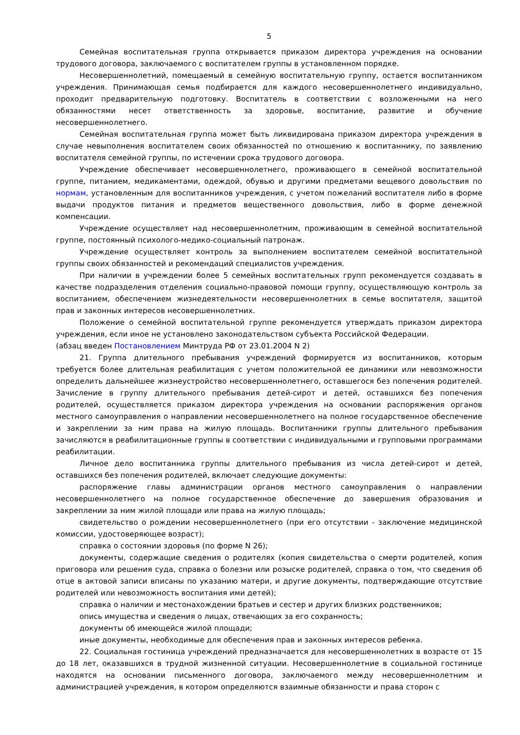5
Семейная воспитательная группа открывается приказом директора учреждения на основании трудового договора, заключаемого с воспитателем группы в установленном порядке.
Несовершеннолетний, помещаемый в семейную воспитательную группу, остается воспитанником учреждения. Принимающая семья подбирается для каждого несовершеннолетнего индивидуально, проходит предварительную подготовку. Воспитатель в соответствии с возложенными на него обязанностями несет ответственность за здоровье, воспитание, развитие и обучение несовершеннолетнего.
Семейная воспитательная группа может быть ликвидирована приказом директора учреждения в случае невыполнения воспитателем своих обязанностей по отношению к воспитаннику, по заявлению воспитателя семейной группы, по истечении срока трудового договора.
Учреждение обеспечивает несовершеннолетнего, проживающего в семейной воспитательной группе, питанием, медикаментами, одеждой, обувью и другими предметами вещевого довольствия по нормам, установленным для воспитанников учреждения, с учетом пожеланий воспитателя либо в форме выдачи продуктов питания и предметов вещественного довольствия, либо в форме денежной компенсации.
Учреждение осуществляет над несовершеннолетним, проживающим в семейной воспитательной группе, постоянный психолого-медико-социальный патронаж.
Учреждение осуществляет контроль за выполнением воспитателем семейной воспитательной группы своих обязанностей и рекомендаций специалистов учреждения.
При наличии в учреждении более 5 семейных воспитательных групп рекомендуется создавать в качестве подразделения отделения социально-правовой помощи группу, осуществляющую контроль за воспитанием, обеспечением жизнедеятельности несовершеннолетних в семье воспитателя, защитой прав и законных интересов несовершеннолетних.
Положение о семейной воспитательной группе рекомендуется утверждать приказом директора учреждения, если иное не установлено законодательством субъекта Российской Федерации.
(абзац введен Постановлением Минтруда РФ от 23.01.2004 N 2)
21. Группа длительного пребывания учреждений формируется из воспитанников, которым требуется более длительная реабилитация с учетом положительной ее динамики или невозможности определить дальнейшее жизнеустройство несовершеннолетнего, оставшегося без попечения родителей. Зачисление в группу длительного пребывания детей-сирот и детей, оставшихся без попечения родителей, осуществляется приказом директора учреждения на основании распоряжения органов местного самоуправления о направлении несовершеннолетнего на полное государственное обеспечение и закреплении за ним права на жилую площадь. Воспитанники группы длительного пребывания зачисляются в реабилитационные группы в соответствии с индивидуальными и групповыми программами реабилитации.
Личное дело воспитанника группы длительного пребывания из числа детей-сирот и детей, оставшихся без попечения родителей, включает следующие документы:
распоряжение главы администрации органов местного самоуправления о направлении несовершеннолетнего на полное государственное обеспечение до завершения образования и закреплении за ним жилой площади или права на жилую площадь;
свидетельство о рождении несовершеннолетнего (при его отсутствии - заключение медицинской комиссии, удостоверяющее возраст);
справка о состоянии здоровья (по форме N 26);
документы, содержащие сведения о родителях (копия свидетельства о смерти родителей, копия приговора или решения суда, справка о болезни или розыске родителей, справка о том, что сведения об отце в актовой записи вписаны по указанию матери, и другие документы, подтверждающие отсутствие родителей или невозможность воспитания ими детей);
справка о наличии и местонахождении братьев и сестер и других близких родственников;
опись имущества и сведения о лицах, отвечающих за его сохранность;
документы об имеющейся жилой площади;
иные документы, необходимые для обеспечения прав и законных интересов ребенка.
22. Социальная гостиница учреждений предназначается для несовершеннолетних в возрасте от 15 до 18 лет, оказавшихся в трудной жизненной ситуации. Несовершеннолетние в социальной гостинице находятся на основании письменного договора, заключаемого между несовершеннолетним и администрацией учреждения, в котором определяются взаимные обязанности и права сторон с